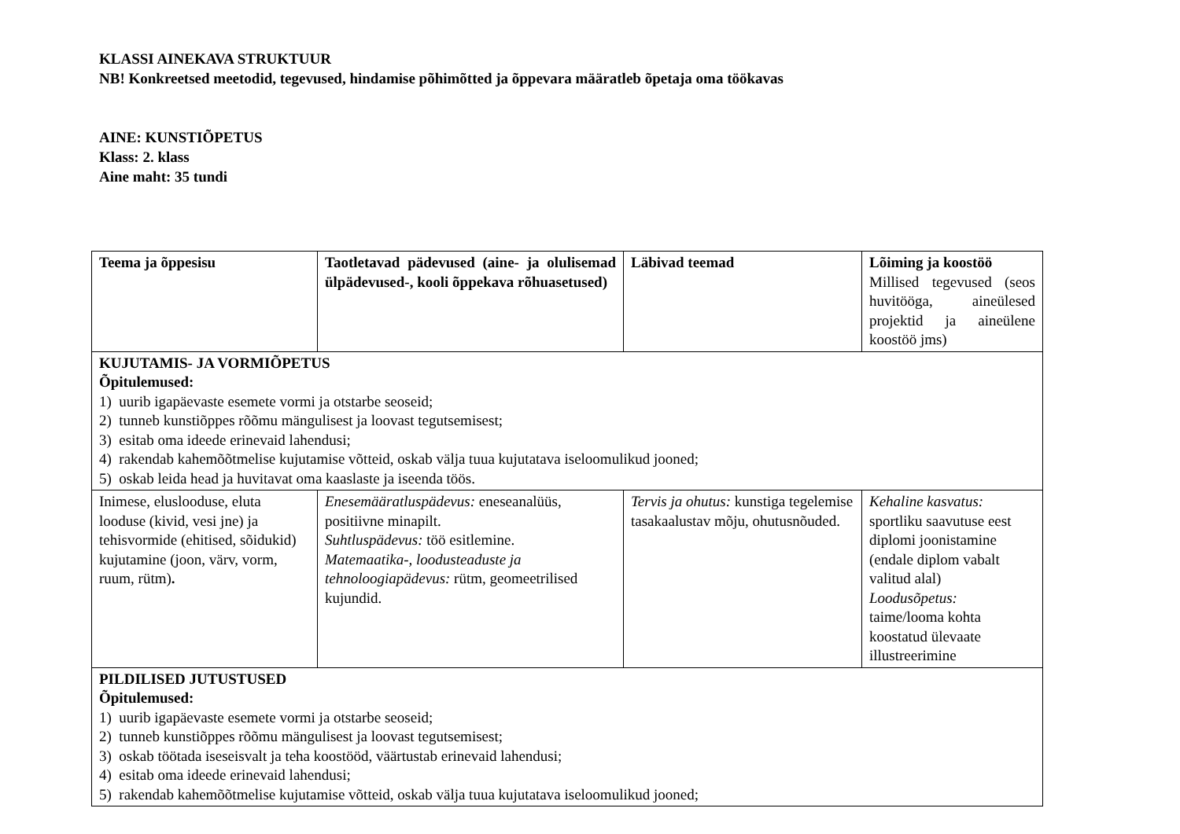KLASSI AINEKAVA STRUKTUUR
NB! Konkreetsed meetodid, tegevused, hindamise põhimõtted ja õppevara määratleb õpetaja oma töökavas
AINE: KUNSTIÕPETUS
Klass: 2. klass
Aine maht: 35 tundi
| Teema ja õppesisu | Taotletavad pädevused (aine- ja olulisemad ülpädevused-, kooli õppekava rõhuasetused) | Läbivad teemad | Lõiming ja koostöö Millised tegevused (seos huvitööga, aineülesed projektid ja aineülene koostöö jms) |
| KUJUTAMIS- JA VORMIÕPETUS Õpitulemused: 1) uurib igapäevaste esemete vormi ja otstarbe seoseid; 2) tunneb kunstiõppes rõõmu mängulisest ja loovast tegutsemisest; 3) esitab oma ideede erinevaid lahendusi; 4) rakendab kahemõõtmelise kujutamise võtteid, oskab välja tuua kujutatava iseloomulikud jooned; 5) oskab leida head ja huvitavat oma kaaslaste ja iseenda töös. | | | |
| Inimese, elusloodusе, eluta looduse (kivid, vesi jne) ja tehisvormide (ehitised, sõidukid) kujutamine (joon, värv, vorm, ruum, rütm) . | Enesemääratluspädevus: eneseanalüüs, positiivne minapilt. Suhtluspädevus: töö esitlemine. Matemaatika-, loodusteaduste ja tehnoloogiapädevus: rütm, geomeetrilised kujundid. | Tervis ja ohutus: kunstiga tegelemise tasakaalustav mõju, ohutusnõuded. | Kehaline kasvatus: sportliku saavutuse eest diplomi joonistamine (endale diplom vabalt valitud alal) Loodusõpetus: taime/looma kohta koostatud ülevaate illustreerimine |
| PILDILISED JUTUSTUSED Õpitulemused: 1) uurib igapäevaste esemete vormi ja otstarbe seoseid; 2) tunneb kunstiõppes rõõmu mängulisest ja loovast tegutsemisest; 3) oskab töötada iseseisvalt ja teha koostööd, väärtustab erinevaid lahendusi; 4) esitab oma ideede erinevaid lahendusi; 5) rakendab kahemõõtmelise kujutamise võtteid, oskab välja tuua kujutatava iseloomulikud jooned; | | | |